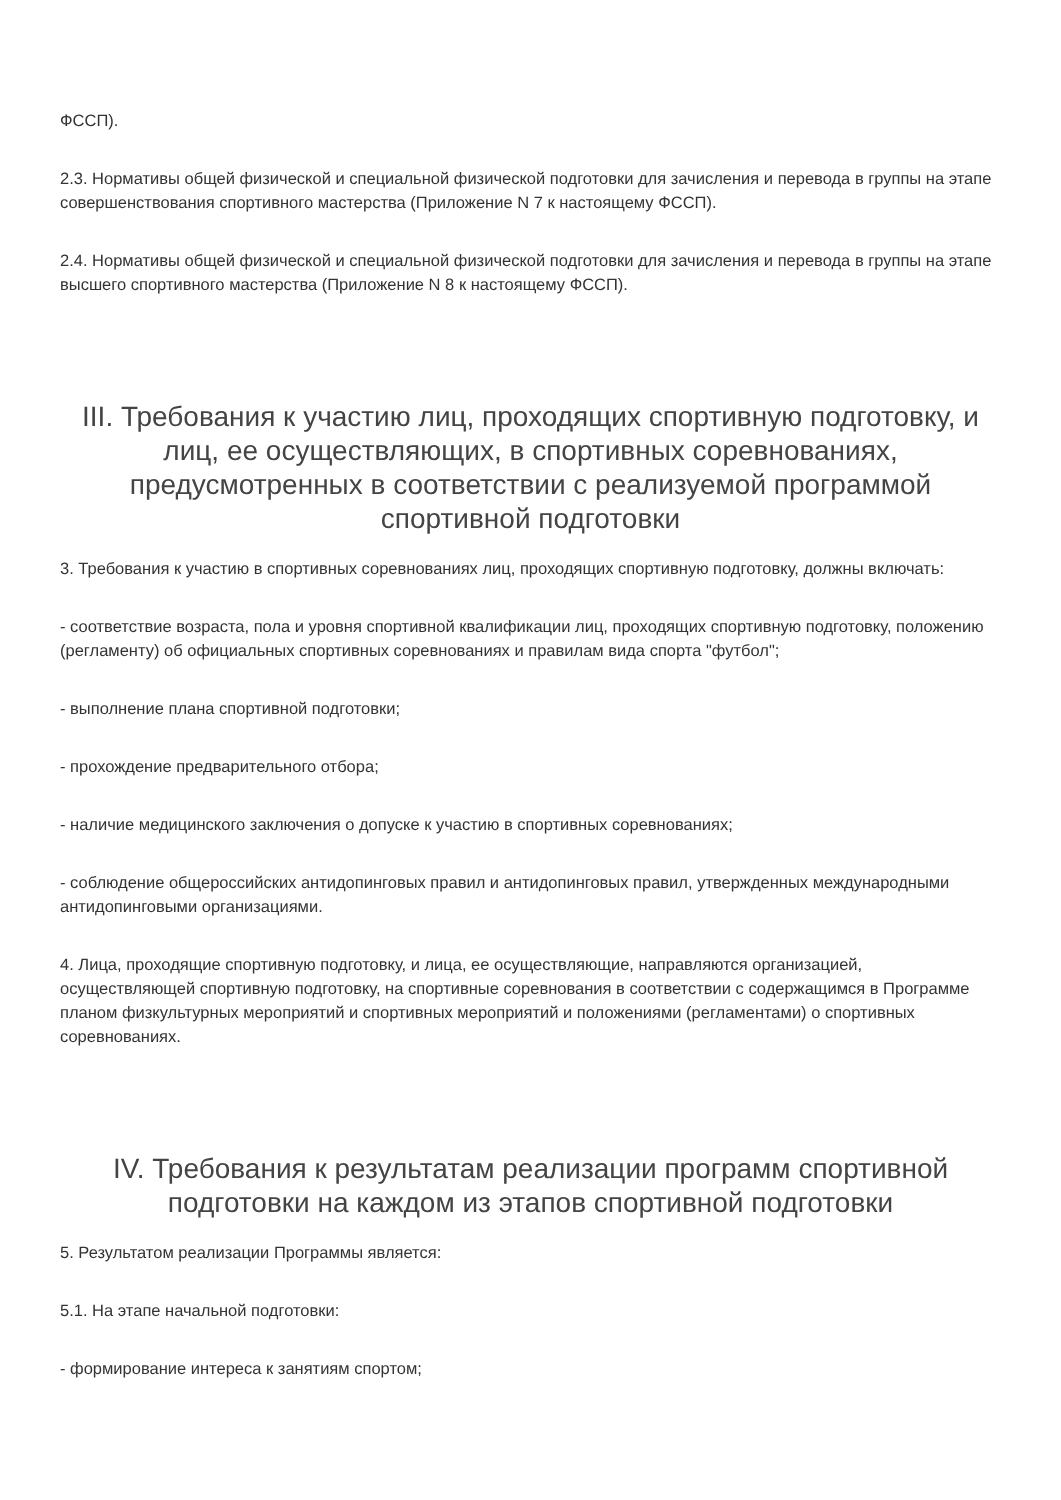ФССП).
2.3. Нормативы общей физической и специальной физической подготовки для зачисления и перевода в группы на этапе совершенствования спортивного мастерства (Приложение N 7 к настоящему ФССП).
2.4. Нормативы общей физической и специальной физической подготовки для зачисления и перевода в группы на этапе высшего спортивного мастерства (Приложение N 8 к настоящему ФССП).
III. Требования к участию лиц, проходящих спортивную подготовку, и лиц, ее осуществляющих, в спортивных соревнованиях, предусмотренных в соответствии с реализуемой программой спортивной подготовки
3. Требования к участию в спортивных соревнованиях лиц, проходящих спортивную подготовку, должны включать:
- соответствие возраста, пола и уровня спортивной квалификации лиц, проходящих спортивную подготовку, положению (регламенту) об официальных спортивных соревнованиях и правилам вида спорта "футбол";
- выполнение плана спортивной подготовки;
- прохождение предварительного отбора;
- наличие медицинского заключения о допуске к участию в спортивных соревнованиях;
- соблюдение общероссийских антидопинговых правил и антидопинговых правил, утвержденных международными антидопинговыми организациями.
4. Лица, проходящие спортивную подготовку, и лица, ее осуществляющие, направляются организацией, осуществляющей спортивную подготовку, на спортивные соревнования в соответствии с содержащимся в Программе планом физкультурных мероприятий и спортивных мероприятий и положениями (регламентами) о спортивных соревнованиях.
IV. Требования к результатам реализации программ спортивной подготовки на каждом из этапов спортивной подготовки
5. Результатом реализации Программы является:
5.1. На этапе начальной подготовки:
- формирование интереса к занятиям спортом;